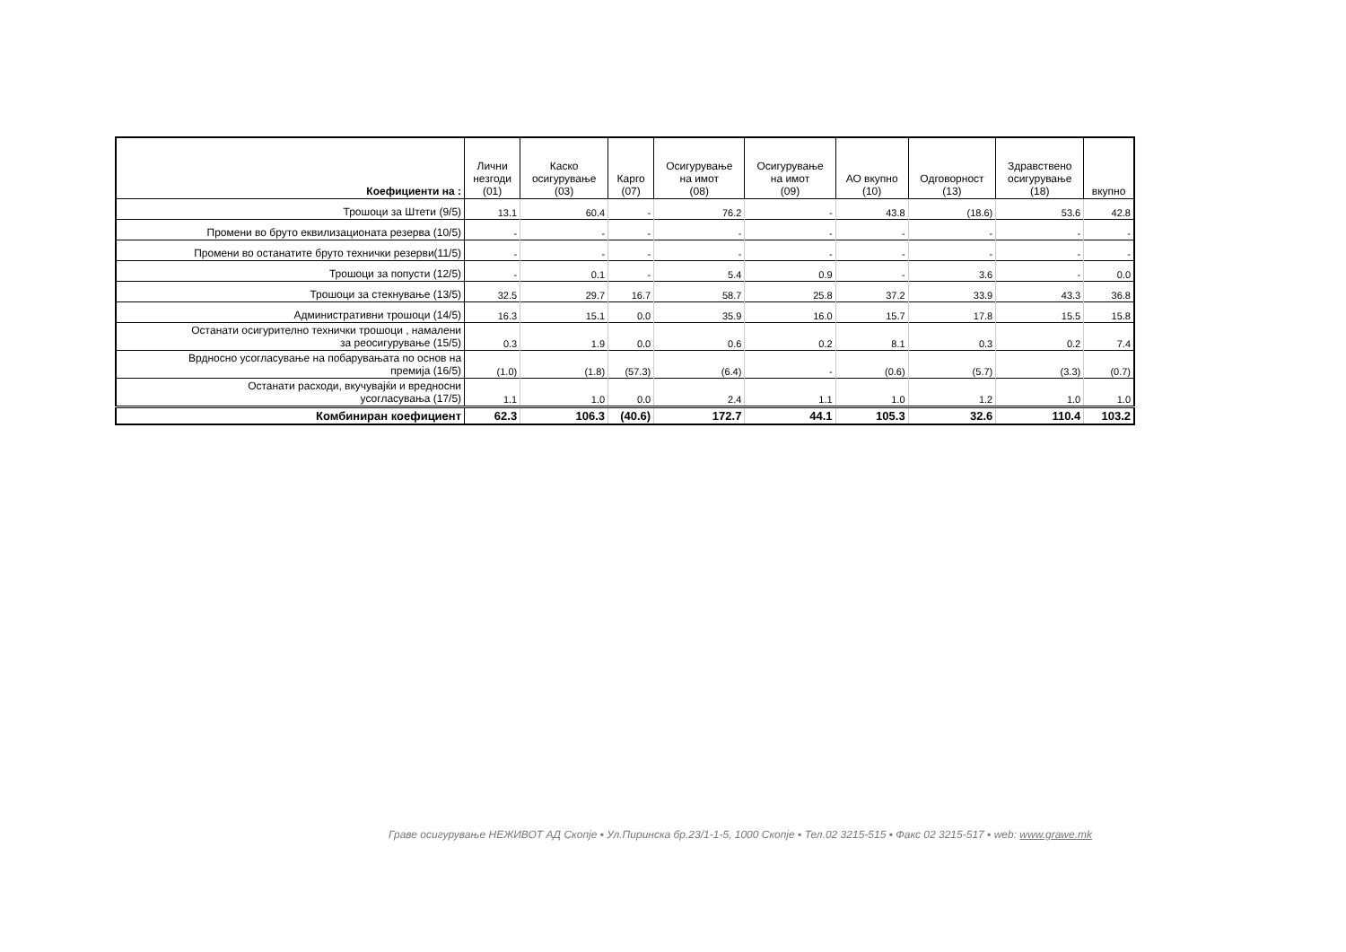| Коефициенти на : | Лични незгоди (01) | Каско осигурување (03) | Карго (07) | Осигурување на имот (08) | Осигурување на имот (09) | АО вкупно (10) | Одговорност (13) | Здравствено осигурување (18) | вкупно |
| --- | --- | --- | --- | --- | --- | --- | --- | --- | --- |
| Трошоци за Штети (9/5) | 13.1 | 60.4 | - | 76.2 | - | 43.8 | (18.6) | 53.6 | 42.8 |
| Промени во бруто еквилизационата резерва (10/5) | - | - | - | - | - | - | - | - | - |
| Промени во останатите бруто технички резерви(11/5) | - | - | - | - | - | - | - | - | - |
| Трошоци за попусти (12/5) | - | 0.1 | - | 5.4 | 0.9 | - | 3.6 | - | 0.0 |
| Трошоци за стекнување (13/5) | 32.5 | 29.7 | 16.7 | 58.7 | 25.8 | 37.2 | 33.9 | 43.3 | 36.8 |
| Административни трошоци (14/5) | 16.3 | 15.1 | 0.0 | 35.9 | 16.0 | 15.7 | 17.8 | 15.5 | 15.8 |
| Останати осигурително технички трошоци , намалени за реосигурување (15/5) | 0.3 | 1.9 | 0.0 | 0.6 | 0.2 | 8.1 | 0.3 | 0.2 | 7.4 |
| Врдносно усогласување на побарувањата по основ на премија (16/5) | (1.0) | (1.8) | (57.3) | (6.4) | - | (0.6) | (5.7) | (3.3) | (0.7) |
| Останати расходи, вкучувајќи и вредносни усогласувања (17/5) | 1.1 | 1.0 | 0.0 | 2.4 | 1.1 | 1.0 | 1.2 | 1.0 | 1.0 |
| Комбиниран коефициент | 62.3 | 106.3 | (40.6) | 172.7 | 44.1 | 105.3 | 32.6 | 110.4 | 103.2 |
Граве осигурување НЕЖИВОТ АД Скопје ▪ Ул.Пиринска бр.23/1-1-5, 1000 Скопје ▪ Тел.02 3215-515 ▪ Факс 02 3215-517 ▪ web: www.grawe.mk